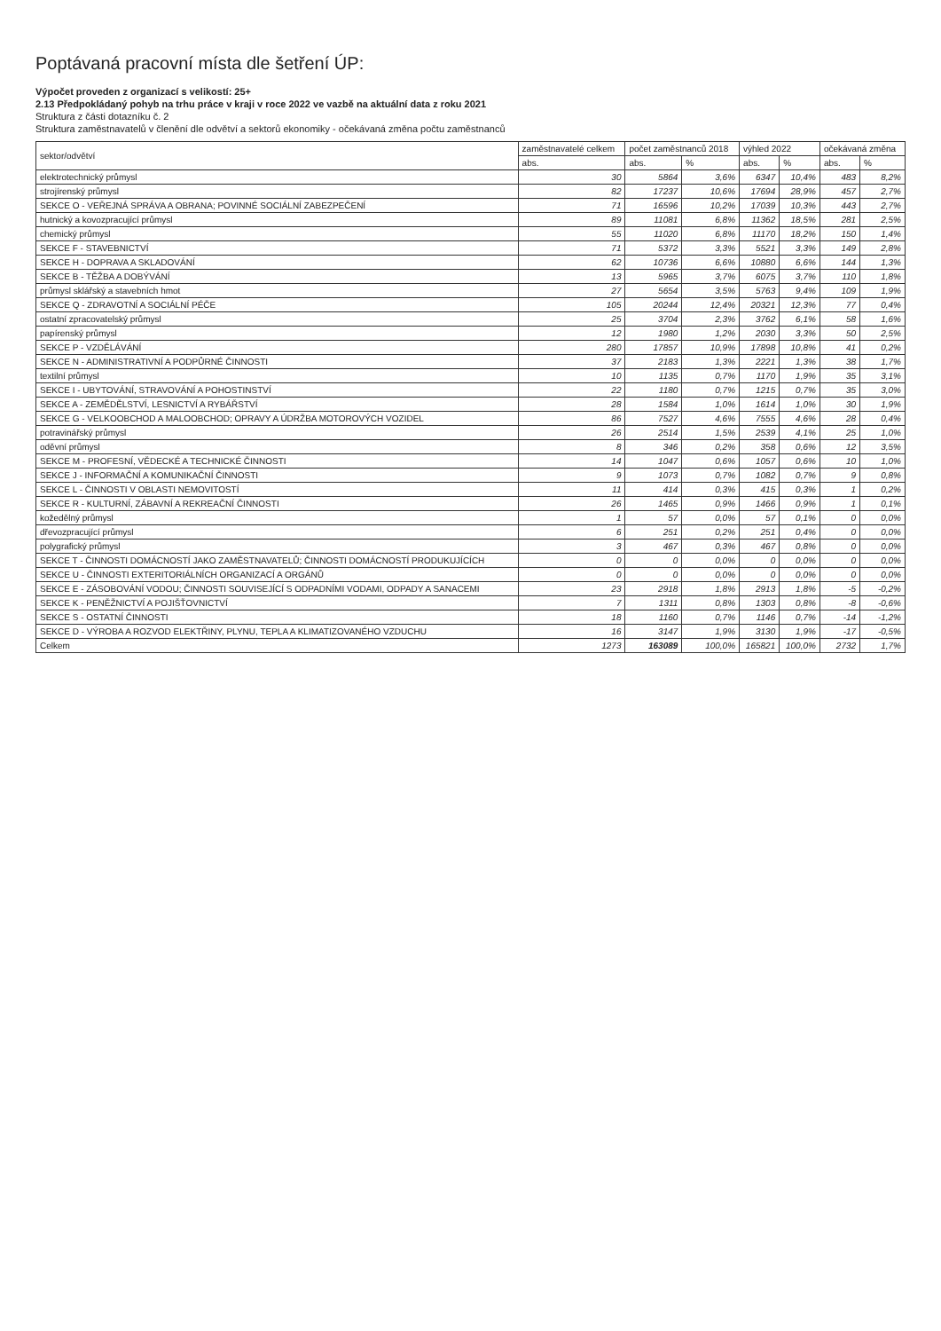Poptávaná pracovní místa dle šetření ÚP:
Výpočet proveden z organizací s velikostí: 25+
2.13 Předpokládaný pohyb na trhu práce v kraji v roce 2022 ve vazbě na aktuální data z roku 2021
Struktura z části dotazníku č. 2
Struktura zaměstnavatelů v členění dle odvětví a sektorů ekonomiky - očekávaná změna počtu zaměstnanců
| sektor/odvětví | zaměstnavatelé celkem | počet zaměstnanců 2018 | | výhled 2022 | | očekávaná změna | |
| --- | --- | --- | --- | --- | --- | --- | --- |
| | abs. | abs. | % | abs. | % | abs. | % |
| elektrotechnický průmysl | 30 | 5864 | 3,6% | 6347 | 10,4% | 483 | 8,2% |
| strojírenský průmysl | 82 | 17237 | 10,6% | 17694 | 28,9% | 457 | 2,7% |
| SEKCE O - VEŘEJNÁ SPRÁVA A OBRANA; POVINNÉ SOCIÁLNÍ ZABEZPEČENÍ | 71 | 16596 | 10,2% | 17039 | 10,3% | 443 | 2,7% |
| hutnický a kovozpracující průmysl | 89 | 11081 | 6,8% | 11362 | 18,5% | 281 | 2,5% |
| chemický průmysl | 55 | 11020 | 6,8% | 11170 | 18,2% | 150 | 1,4% |
| SEKCE F - STAVEBNICTVÍ | 71 | 5372 | 3,3% | 5521 | 3,3% | 149 | 2,8% |
| SEKCE H - DOPRAVA A SKLADOVÁNÍ | 62 | 10736 | 6,6% | 10880 | 6,6% | 144 | 1,3% |
| SEKCE B - TĚŽBA A DOBÝVÁNÍ | 13 | 5965 | 3,7% | 6075 | 3,7% | 110 | 1,8% |
| průmysl sklářský a stavebních hmot | 27 | 5654 | 3,5% | 5763 | 9,4% | 109 | 1,9% |
| SEKCE Q - ZDRAVOTNÍ A SOCIÁLNÍ PÉČE | 105 | 20244 | 12,4% | 20321 | 12,3% | 77 | 0,4% |
| ostatní zpracovatelský průmysl | 25 | 3704 | 2,3% | 3762 | 6,1% | 58 | 1,6% |
| papírenský průmysl | 12 | 1980 | 1,2% | 2030 | 3,3% | 50 | 2,5% |
| SEKCE P - VZDĚLÁVÁNÍ | 280 | 17857 | 10,9% | 17898 | 10,8% | 41 | 0,2% |
| SEKCE N - ADMINISTRATIVNÍ A PODPŮRNÉ ČINNOSTI | 37 | 2183 | 1,3% | 2221 | 1,3% | 38 | 1,7% |
| textilní průmysl | 10 | 1135 | 0,7% | 1170 | 1,9% | 35 | 3,1% |
| SEKCE I - UBYTOVÁNÍ, STRAVOVÁNÍ A POHOSTINSTVÍ | 22 | 1180 | 0,7% | 1215 | 0,7% | 35 | 3,0% |
| SEKCE A - ZEMĚDĚLSTVÍ, LESNICTVÍ A RYBÁŘSTVÍ | 28 | 1584 | 1,0% | 1614 | 1,0% | 30 | 1,9% |
| SEKCE G - VELKOOBCHOD A MALOOBCHOD; OPRAVY A ÚDRŽBA MOTOROVÝCH VOZIDEL | 86 | 7527 | 4,6% | 7555 | 4,6% | 28 | 0,4% |
| potravinářský průmysl | 26 | 2514 | 1,5% | 2539 | 4,1% | 25 | 1,0% |
| oděvní průmysl | 8 | 346 | 0,2% | 358 | 0,6% | 12 | 3,5% |
| SEKCE M - PROFESNÍ, VĚDECKÉ A TECHNICKÉ ČINNOSTI | 14 | 1047 | 0,6% | 1057 | 0,6% | 10 | 1,0% |
| SEKCE J - INFORMAČNÍ A KOMUNIKAČNÍ ČINNOSTI | 9 | 1073 | 0,7% | 1082 | 0,7% | 9 | 0,8% |
| SEKCE L - ČINNOSTI V OBLASTI NEMOVITOSTÍ | 11 | 414 | 0,3% | 415 | 0,3% | 1 | 0,2% |
| SEKCE R - KULTURNÍ, ZÁBAVNÍ A REKREAČNÍ ČINNOSTI | 26 | 1465 | 0,9% | 1466 | 0,9% | 1 | 0,1% |
| kožedělný průmysl | 1 | 57 | 0,0% | 57 | 0,1% | 0 | 0,0% |
| dřevozpracující průmysl | 6 | 251 | 0,2% | 251 | 0,4% | 0 | 0,0% |
| polygrafický průmysl | 3 | 467 | 0,3% | 467 | 0,8% | 0 | 0,0% |
| SEKCE T - ČINNOSTI DOMÁCNOSTÍ JAKO ZAMĚSTNAVATELŮ; ČINNOSTI DOMÁCNOSTÍ PRODUKUJÍCÍCH | 0 | 0 | 0,0% | 0 | 0,0% | 0 | 0,0% |
| SEKCE U - ČINNOSTI EXTERITORIÁLNÍCH ORGANIZACÍ A ORGÁNŮ | 0 | 0 | 0,0% | 0 | 0,0% | 0 | 0,0% |
| SEKCE E - ZÁSOBOVÁNÍ VODOU; ČINNOSTI SOUVISEJÍCÍ S ODPADNÍMI VODAMI, ODPADY A SANACEMI | 23 | 2918 | 1,8% | 2913 | 1,8% | -5 | -0,2% |
| SEKCE K - PENĚŽNICTVÍ A POJIŠŤOVNICTVÍ | 7 | 1311 | 0,8% | 1303 | 0,8% | -8 | -0,6% |
| SEKCE S - OSTATNÍ ČINNOSTI | 18 | 1160 | 0,7% | 1146 | 0,7% | -14 | -1,2% |
| SEKCE D - VÝROBA A ROZVOD ELEKTŘINY, PLYNU, TEPLA A KLIMATIZOVANÉHO VZDUCHU | 16 | 3147 | 1,9% | 3130 | 1,9% | -17 | -0,5% |
| Celkem | 1273 | 163089 | 100,0% | 165821 | 100,0% | 2732 | 1,7% |